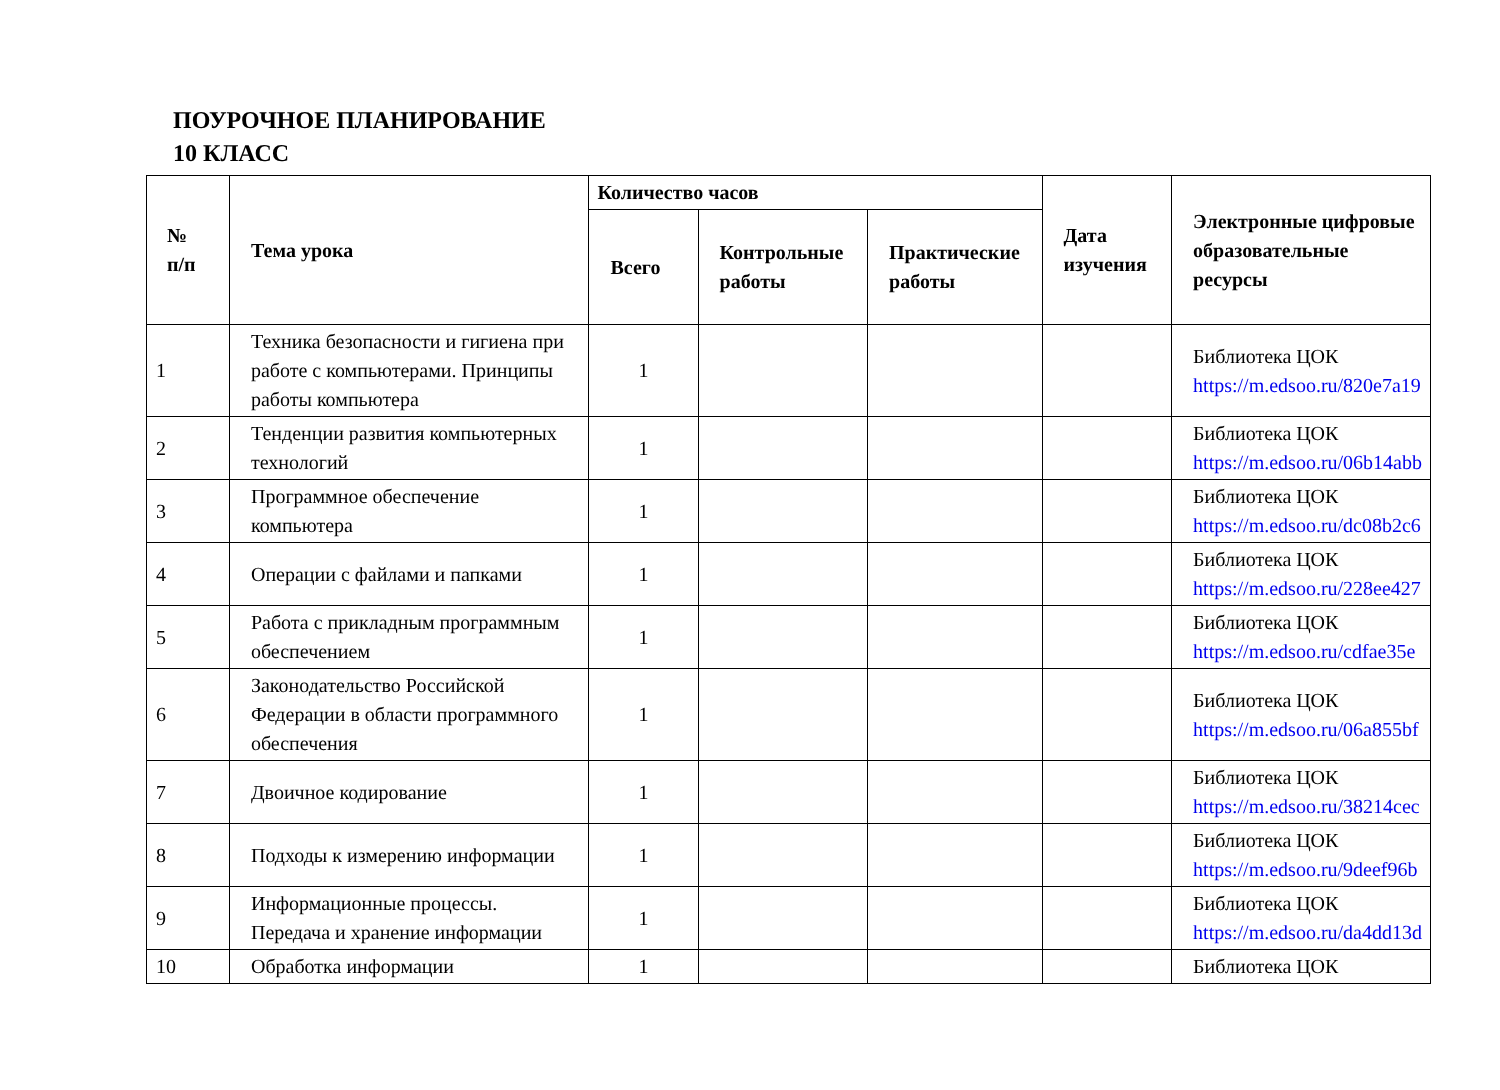ПОУРОЧНОЕ ПЛАНИРОВАНИЕ
10 КЛАСС
| № п/п | Тема урока | Количество часов | | | Дата изучения | Электронные цифровые образовательные ресурсы |
| --- | --- | --- | --- | --- | --- | --- |
| | | Всего | Контрольные работы | Практические работы | | |
| 1 | Техника безопасности и гигиена при работе с компьютерами. Принципы работы компьютера | 1 | | | | Библиотека ЦОК https://m.edsoo.ru/820e7a19 |
| 2 | Тенденции развития компьютерных технологий | 1 | | | | Библиотека ЦОК https://m.edsoo.ru/06b14abb |
| 3 | Программное обеспечение компьютера | 1 | | | | Библиотека ЦОК https://m.edsoo.ru/dc08b2c6 |
| 4 | Операции с файлами и папками | 1 | | | | Библиотека ЦОК https://m.edsoo.ru/228ee427 |
| 5 | Работа с прикладным программным обеспечением | 1 | | | | Библиотека ЦОК https://m.edsoo.ru/cdfae35e |
| 6 | Законодательство Российской Федерации в области программного обеспечения | 1 | | | | Библиотека ЦОК https://m.edsoo.ru/06a855bf |
| 7 | Двоичное кодирование | 1 | | | | Библиотека ЦОК https://m.edsoo.ru/38214cec |
| 8 | Подходы к измерению информации | 1 | | | | Библиотека ЦОК https://m.edsoo.ru/9deef96b |
| 9 | Информационные процессы. Передача и хранение информации | 1 | | | | Библиотека ЦОК https://m.edsoo.ru/da4dd13d |
| 10 | Обработка информации | 1 | | | | Библиотека ЦОК |